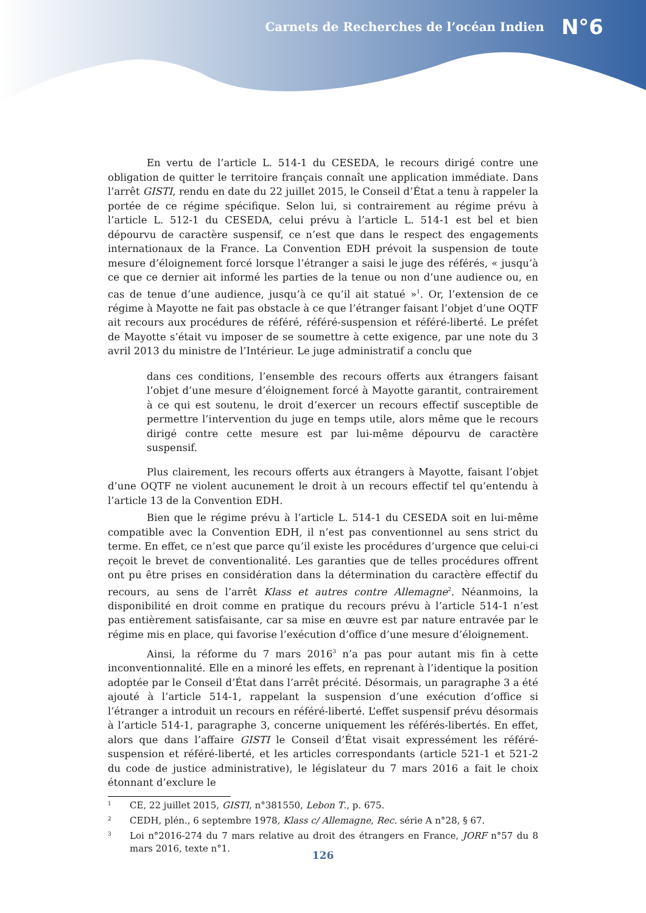Carnets de Recherches de l’océan Indien N°6
En vertu de l’article L. 514-1 du CESEDA, le recours dirigé contre une obligation de quitter le territoire français connaît une application immédiate. Dans l’arrêt GISTI, rendu en date du 22 juillet 2015, le Conseil d’État a tenu à rappeler la portée de ce régime spécifique. Selon lui, si contrairement au régime prévu à l’article L. 512-1 du CESEDA, celui prévu à l’article L. 514-1 est bel et bien dépourvu de caractère suspensif, ce n’est que dans le respect des engagements internationaux de la France. La Convention EDH prévoit la suspension de toute mesure d’éloignement forcé lorsque l’étranger a saisi le juge des référés, « jusqu’à ce que ce dernier ait informé les parties de la tenue ou non d’une audience ou, en cas de tenue d’une audience, jusqu’à ce qu’il ait statué »<sup>1</sup>. Or, l’extension de ce régime à Mayotte ne fait pas obstacle à ce que l’étranger faisant l’objet d’une OQTF ait recours aux procédures de référé, référé-suspension et référé-liberté. Le préfet de Mayotte s’était vu imposer de se soumettre à cette exigence, par une note du 3 avril 2013 du ministre de l’Intérieur. Le juge administratif a conclu que
dans ces conditions, l’ensemble des recours offerts aux étrangers faisant l’objet d’une mesure d’éloignement forcé à Mayotte garantit, contrairement à ce qui est soutenu, le droit d’exercer un recours effectif susceptible de permettre l’intervention du juge en temps utile, alors même que le recours dirigé contre cette mesure est par lui-même dépourvu de caractère suspensif.
Plus clairement, les recours offerts aux étrangers à Mayotte, faisant l’objet d’une OQTF ne violent aucunement le droit à un recours effectif tel qu’entendu à l’article 13 de la Convention EDH.
Bien que le régime prévu à l’article L. 514-1 du CESEDA soit en lui-même compatible avec la Convention EDH, il n’est pas conventionnel au sens strict du terme. En effet, ce n’est que parce qu’il existe les procédures d’urgence que celui-ci reçoit le brevet de conventionalité. Les garanties que de telles procédures offrent ont pu être prises en considération dans la détermination du caractère effectif du recours, au sens de l’arrêt Klass et autres contre Allemagne<sup>2</sup>. Néanmoins, la disponibilité en droit comme en pratique du recours prévu à l’article 514-1 n’est pas entièrement satisfaisante, car sa mise en œuvre est par nature entravée par le régime mis en place, qui favorise l’exécution d’office d’une mesure d’éloignement.
Ainsi, la réforme du 7 mars 2016<sup>3</sup> n’a pas pour autant mis fin à cette inconventionnalité. Elle en a minoré les effets, en reprenant à l’identique la position adoptée par le Conseil d’État dans l’arrêt précité. Désormais, un paragraphe 3 a été ajouté à l’article 514-1, rappelant la suspension d’une exécution d’office si l’étranger a introduit un recours en référé-liberté. L’effet suspensif prévu désormais à l’article 514-1, paragraphe 3, concerne uniquement les référés-libertés. En effet, alors que dans l’affaire GISTI le Conseil d’État visait expressément les référé-suspension et référé-liberté, et les articles correspondants (article 521-1 et 521-2 du code de justice administrative), le législateur du 7 mars 2016 a fait le choix étonnant d’exclure le
1 CE, 22 juillet 2015, GISTI, n°381550, Lebon T., p. 675.
2 CEDH, plén., 6 septembre 1978, Klass c/ Allemagne, Rec. série A n°28, § 67.
3 Loi n°2016-274 du 7 mars relative au droit des étrangers en France, JORF n°57 du 8 mars 2016, texte n°1.
126